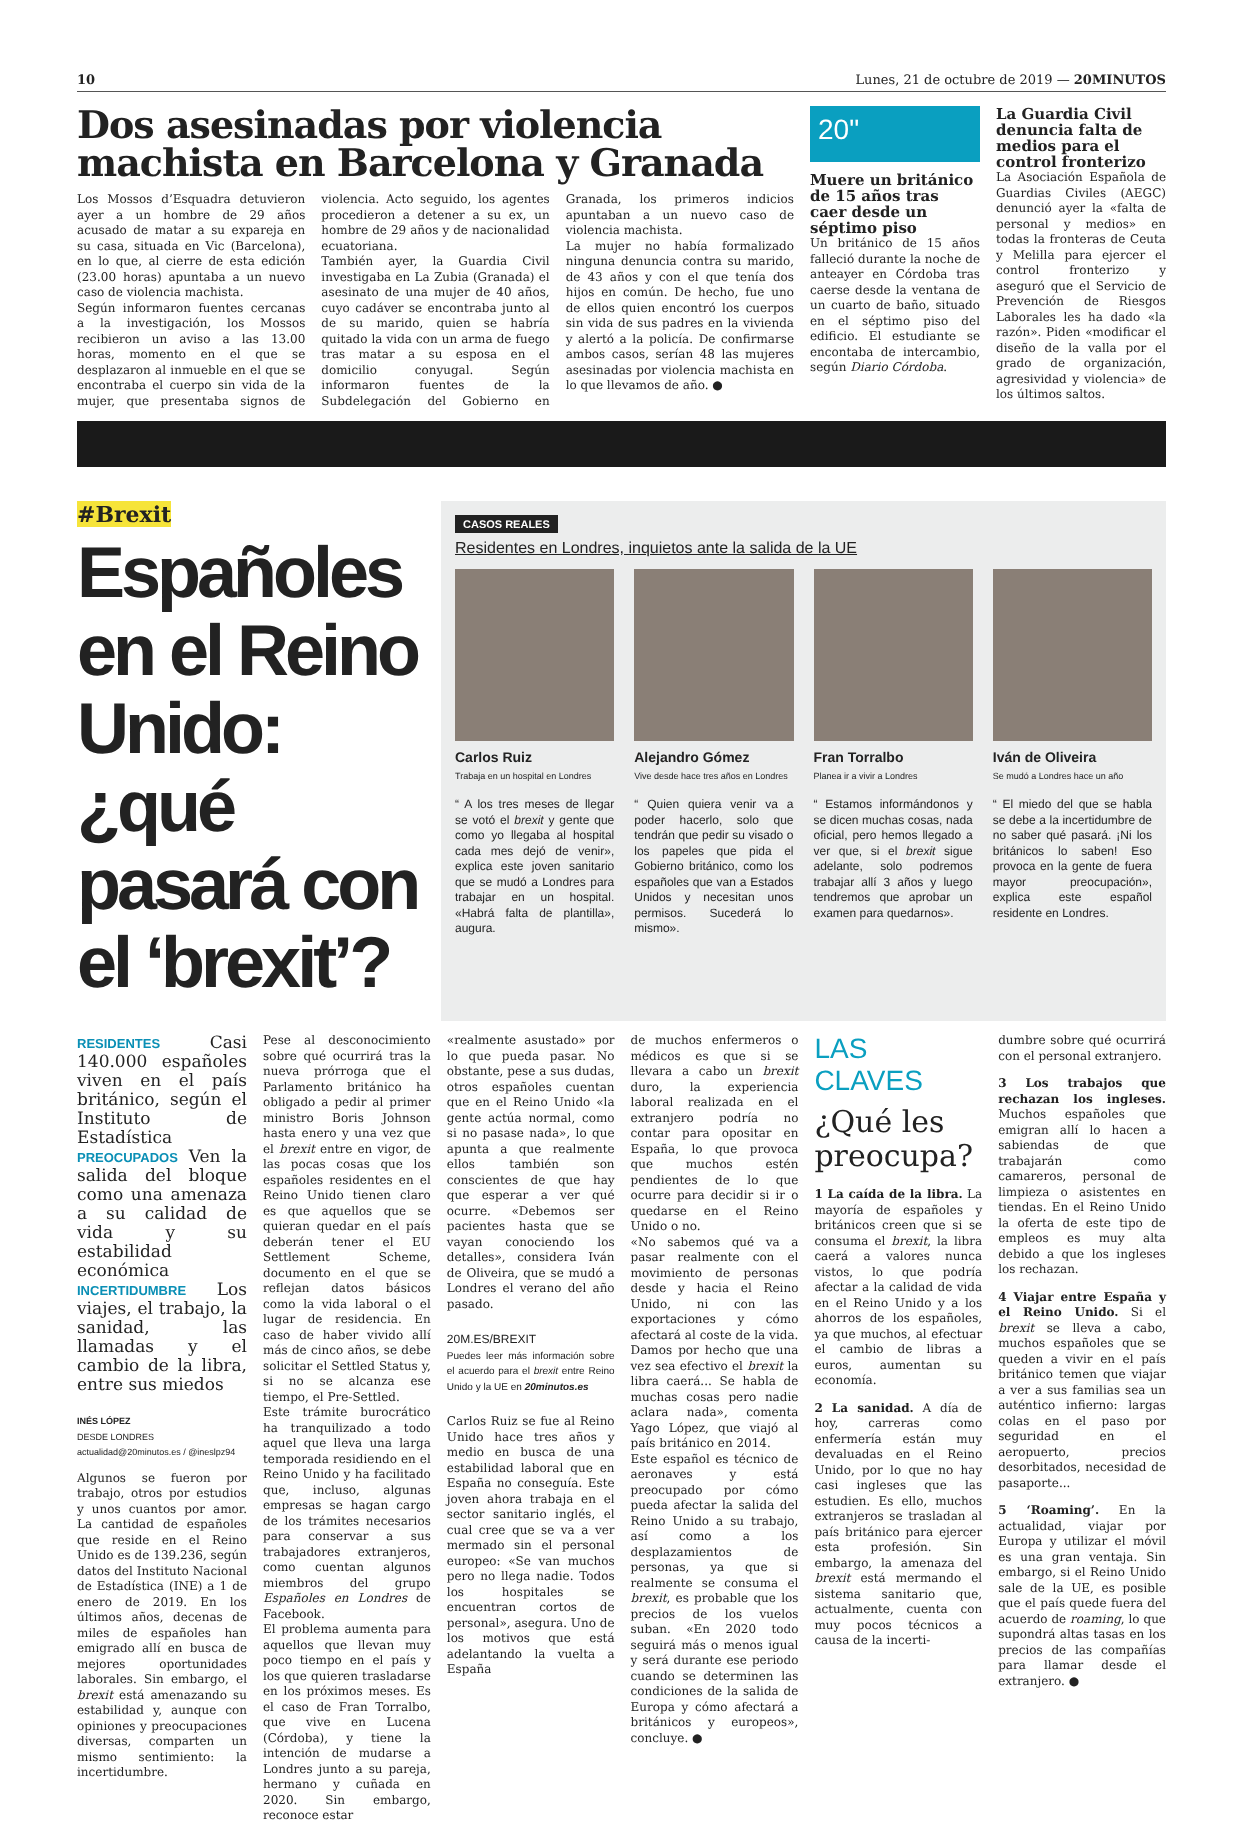10 Lunes, 21 de octubre de 2019 — 20MINUTOS
Dos asesinadas por violencia machista en Barcelona y Granada
Los Mossos d’Esquadra detuvieron ayer a un hombre de 29 años acusado de matar a su expareja en su casa, situada en Vic (Barcelona), en lo que, al cierre de esta edición (23.00 horas) apuntaba a un nuevo caso de violencia machista.
Según informaron fuentes cercanas a la investigación, los Mossos recibieron un aviso a las 13.00 horas, momento en el que se desplazaron al inmueble en el que se encontraba el cuerpo sin vida de la mujer, que presentaba signos de violencia. Acto seguido, los agentes procedieron a detener a su ex, un hombre de 29 años y de nacionalidad ecuatoriana.
También ayer, la Guardia Civil investigaba en La Zubia (Granada) el asesinato de una mujer de 40 años, cuyo cadáver se encontraba junto al de su marido, quien se habría quitado la vida con un arma de fuego tras matar a su esposa en el domicilio conyugal. Según informaron fuentes de la Subdelegación del Gobierno en Granada, los primeros indicios apuntaban a un nuevo caso de violencia machista.
La mujer no había formalizado ninguna denuncia contra su marido, de 43 años y con el que tenía dos hijos en común. De hecho, fue uno de ellos quien encontró los cuerpos sin vida de sus padres en la vivienda y alertó a la policía. De confirmarse ambos casos, serían 48 las mujeres asesinadas por violencia machista en lo que llevamos de año. ●
20"
Muere un británico de 15 años tras caer desde un séptimo piso
Un británico de 15 años falleció durante la noche de anteayer en Córdoba tras caerse desde la ventana de un cuarto de baño, situado en el séptimo piso del edificio. El estudiante se encontaba de intercambio, según Diario Córdoba.
La Guardia Civil denuncia falta de medios para el control fronterizo
La Asociación Española de Guardias Civiles (AEGC) denunció ayer la «falta de personal y medios» en todas la fronteras de Ceuta y Melilla para ejercer el control fronterizo y aseguró que el Servicio de Prevención de Riesgos Laborales les ha dado «la razón». Piden «modificar el diseño de la valla por el grado de organización, agresividad y violencia» de los últimos saltos.
#Brexit
Españoles en el Reino Unido: ¿qué pasará con el ‘brexit’?
CASOS REALES
Residentes en Londres, inquietos ante la salida de la UE
Carlos Ruiz
Trabaja en un hospital en Londres
“ A los tres meses de llegar se votó el brexit y gente que como yo llegaba al hospital cada mes dejó de venir», explica este joven sanitario que se mudó a Londres para trabajar en un hospital. «Habrá falta de plantilla», augura.
Alejandro Gómez
Vive desde hace tres años en Londres
“ Quien quiera venir va a poder hacerlo, solo que tendrán que pedir su visado o los papeles que pida el Gobierno británico, como los españoles que van a Estados Unidos y necesitan unos permisos. Sucederá lo mismo».
Fran Torralbo
Planea ir a vivir a Londres
“ Estamos informándonos y se dicen muchas cosas, nada oficial, pero hemos llegado a ver que, si el brexit sigue adelante, solo podremos trabajar allí 3 años y luego tendremos que aprobar un examen para quedarnos».
Iván de Oliveira
Se mudó a Londres hace un año
“ El miedo del que se habla se debe a la incertidumbre de no saber qué pasará. ¡Ni los británicos lo saben! Eso provoca en la gente de fuera mayor preocupación», explica este español residente en Londres.
RESIDENTES Casi 140.000 españoles viven en el país británico, según el Instituto de Estadística PREOCUPADOS Ven la salida del bloque como una amenaza a su calidad de vida y su estabilidad económica INCERTIDUMBRE Los viajes, el trabajo, la sanidad, las llamadas y el cambio de la libra, entre sus miedos
INÉS LÓPEZ
DESDE LONDRES
actualidad@20minutos.es / @ineslpz94
Algunos se fueron por trabajo, otros por estudios y unos cuantos por amor. La cantidad de españoles que reside en el Reino Unido es de 139.236, según datos del Instituto Nacional de Estadística (INE) a 1 de enero de 2019. En los últimos años, decenas de miles de españoles han emigrado allí en busca de mejores oportunidades laborales. Sin embargo, el brexit está amenazando su estabilidad y, aunque con opiniones y preocupaciones diversas, comparten un mismo sentimiento: la incertidumbre.
Pese al desconocimiento sobre qué ocurrirá tras la nueva prórroga que el Parlamento británico ha obligado a pedir al primer ministro Boris Johnson hasta enero y una vez que el brexit entre en vigor, de las pocas cosas que los españoles residentes en el Reino Unido tienen claro es que aquellos que se quieran quedar en el país deberán tener el EU Settlement Scheme, documento en el que se reflejan datos básicos como la vida laboral o el lugar de residencia. En caso de haber vivido allí más de cinco años, se debe solicitar el Settled Status y, si no se alcanza ese tiempo, el Pre-Settled.
Este trámite burocrático ha tranquilizado a todo aquel que lleva una larga temporada residiendo en el Reino Unido y ha facilitado que, incluso, algunas empresas se hagan cargo de los trámites necesarios para conservar a sus trabajadores extranjeros, como cuentan algunos miembros del grupo Españoles en Londres de Facebook.
El problema aumenta para aquellos que llevan muy poco tiempo en el país y los que quieren trasladarse en los próximos meses. Es el caso de Fran Torralbo, que vive en Lucena (Córdoba), y tiene la intención de mudarse a Londres junto a su pareja, hermano y cuñada en 2020. Sin embargo, reconoce estar
«realmente asustado» por lo que pueda pasar. No obstante, pese a sus dudas, otros españoles cuentan que en el Reino Unido «la gente actúa normal, como si no pasase nada», lo que apunta a que realmente ellos también son conscientes de que hay que esperar a ver qué ocurre. «Debemos ser pacientes hasta que se vayan conociendo los detalles», considera Iván de Oliveira, que se mudó a Londres el verano del año pasado.
20M.ES/BREXIT
Puedes leer más información sobre el acuerdo para el brexit entre Reino Unido y la UE en 20minutos.es
Carlos Ruiz se fue al Reino Unido hace tres años y medio en busca de una estabilidad laboral que en España no conseguía. Este joven ahora trabaja en el sector sanitario inglés, el cual cree que se va a ver mermado sin el personal europeo: «Se van muchos pero no llega nadie. Todos los hospitales se encuentran cortos de personal», asegura. Uno de los motivos que está adelantando la vuelta a España
de muchos enfermeros o médicos es que si se llevara a cabo un brexit duro, la experiencia laboral realizada en el extranjero podría no contar para opositar en España, lo que provoca que muchos estén pendientes de lo que ocurre para decidir si ir o quedarse en el Reino Unido o no.
«No sabemos qué va a pasar realmente con el movimiento de personas desde y hacia el Reino Unido, ni con las exportaciones y cómo afectará al coste de la vida. Damos por hecho que una vez sea efectivo el brexit la libra caerá... Se habla de muchas cosas pero nadie aclara nada», comenta Yago López, que viajó al país británico en 2014.
Este español es técnico de aeronaves y está preocupado por cómo pueda afectar la salida del Reino Unido a su trabajo, así como a los desplazamientos de personas, ya que si realmente se consuma el brexit, es probable que los precios de los vuelos suban. «En 2020 todo seguirá más o menos igual y será durante ese periodo cuando se determinen las condiciones de la salida de Europa y cómo afectará a británicos y europeos», concluye. ●
LAS CLAVES
¿Qué les preocupa?
1 La caída de la libra. La mayoría de españoles y británicos creen que si se consuma el brexit, la libra caerá a valores nunca vistos, lo que podría afectar a la calidad de vida en el Reino Unido y a los ahorros de los españoles, ya que muchos, al efectuar el cambio de libras a euros, aumentan su economía.
2 La sanidad. A día de hoy, carreras como enfermería están muy devaluadas en el Reino Unido, por lo que no hay casi ingleses que las estudien. Es ello, muchos extranjeros se trasladan al país británico para ejercer esta profesión. Sin embargo, la amenaza del brexit está mermando el sistema sanitario que, actualmente, cuenta con muy pocos técnicos a causa de la incerti-
dumbre sobre qué ocurrirá con el personal extranjero.
3 Los trabajos que rechazan los ingleses. Muchos españoles que emigran allí lo hacen a sabiendas de que trabajarán como camareros, personal de limpieza o asistentes en tiendas. En el Reino Unido la oferta de este tipo de empleos es muy alta debido a que los ingleses los rechazan.
4 Viajar entre España y el Reino Unido. Si el brexit se lleva a cabo, muchos españoles que se queden a vivir en el país británico temen que viajar a ver a sus familias sea un auténtico infierno: largas colas en el paso por seguridad en el aeropuerto, precios desorbitados, necesidad de pasaporte...
5 ‘Roaming’. En la actualidad, viajar por Europa y utilizar el móvil es una gran ventaja. Sin embargo, si el Reino Unido sale de la UE, es posible que el país quede fuera del acuerdo de roaming, lo que supondrá altas tasas en los precios de las compañías para llamar desde el extranjero. ●